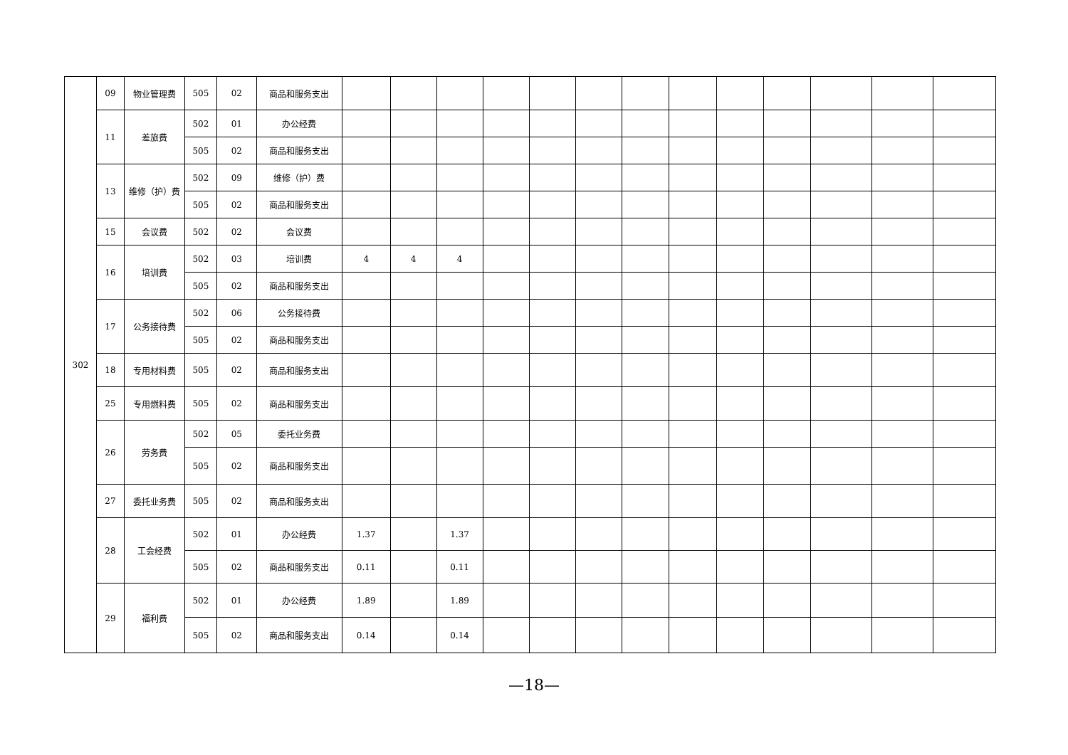| 302 | 09 | 物业管理费 | 505 | 02 | 商品和服务支出 | | | | | | | | | | | | | |
| | 11 | 差旅费 | 502 | 01 | 办公经费 | | | | | | | | | | | | | |
| | | | 505 | 02 | 商品和服务支出 | | | | | | | | | | | | | |
| | 13 | 维修（护）费 | 502 | 09 | 维修（护）费 | | | | | | | | | | | | | |
| | | | 505 | 02 | 商品和服务支出 | | | | | | | | | | | | | |
| | 15 | 会议费 | 502 | 02 | 会议费 | | | | | | | | | | | | | |
| | 16 | 培训费 | 502 | 03 | 培训费 | 4 | 4 | 4 | | | | | | | | | | |
| | | | 505 | 02 | 商品和服务支出 | | | | | | | | | | | | | |
| | 17 | 公务接待费 | 502 | 06 | 公务接待费 | | | | | | | | | | | | | |
| | | | 505 | 02 | 商品和服务支出 | | | | | | | | | | | | | |
| | 18 | 专用材料费 | 505 | 02 | 商品和服务支出 | | | | | | | | | | | | | |
| | 25 | 专用燃料费 | 505 | 02 | 商品和服务支出 | | | | | | | | | | | | | |
| | 26 | 劳务费 | 502 | 05 | 委托业务费 | | | | | | | | | | | | | |
| | | | 505 | 02 | 商品和服务支出 | | | | | | | | | | | | | |
| | 27 | 委托业务费 | 505 | 02 | 商品和服务支出 | | | | | | | | | | | | | |
| | 28 | 工会经费 | 502 | 01 | 办公经费 | 1.37 | | 1.37 | | | | | | | | | | |
| | | | 505 | 02 | 商品和服务支出 | 0.11 | | 0.11 | | | | | | | | | | |
| | 29 | 福利费 | 502 | 01 | 办公经费 | 1.89 | | 1.89 | | | | | | | | | | |
| | | | 505 | 02 | 商品和服务支出 | 0.14 | | 0.14 | | | | | | | | | | |
—18—